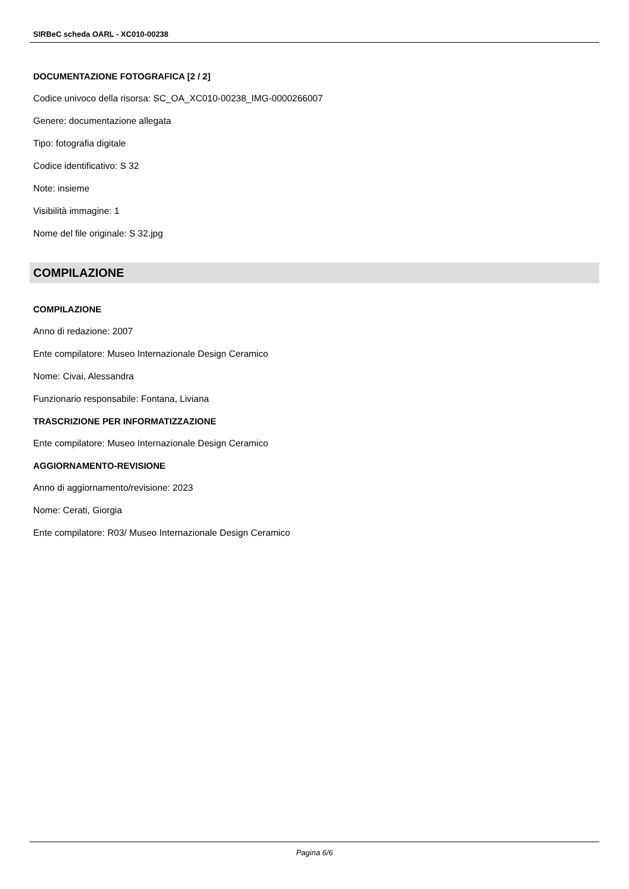SIRBeC scheda OARL - XC010-00238
DOCUMENTAZIONE FOTOGRAFICA [2 / 2]
Codice univoco della risorsa: SC_OA_XC010-00238_IMG-0000266007
Genere: documentazione allegata
Tipo: fotografia digitale
Codice identificativo: S 32
Note: insieme
Visibilità immagine: 1
Nome del file originale: S 32.jpg
COMPILAZIONE
COMPILAZIONE
Anno di redazione: 2007
Ente compilatore: Museo Internazionale Design Ceramico
Nome: Civai, Alessandra
Funzionario responsabile: Fontana, Liviana
TRASCRIZIONE PER INFORMATIZZAZIONE
Ente compilatore: Museo Internazionale Design Ceramico
AGGIORNAMENTO-REVISIONE
Anno di aggiornamento/revisione: 2023
Nome: Cerati, Giorgia
Ente compilatore: R03/ Museo Internazionale Design Ceramico
Pagina 6/6